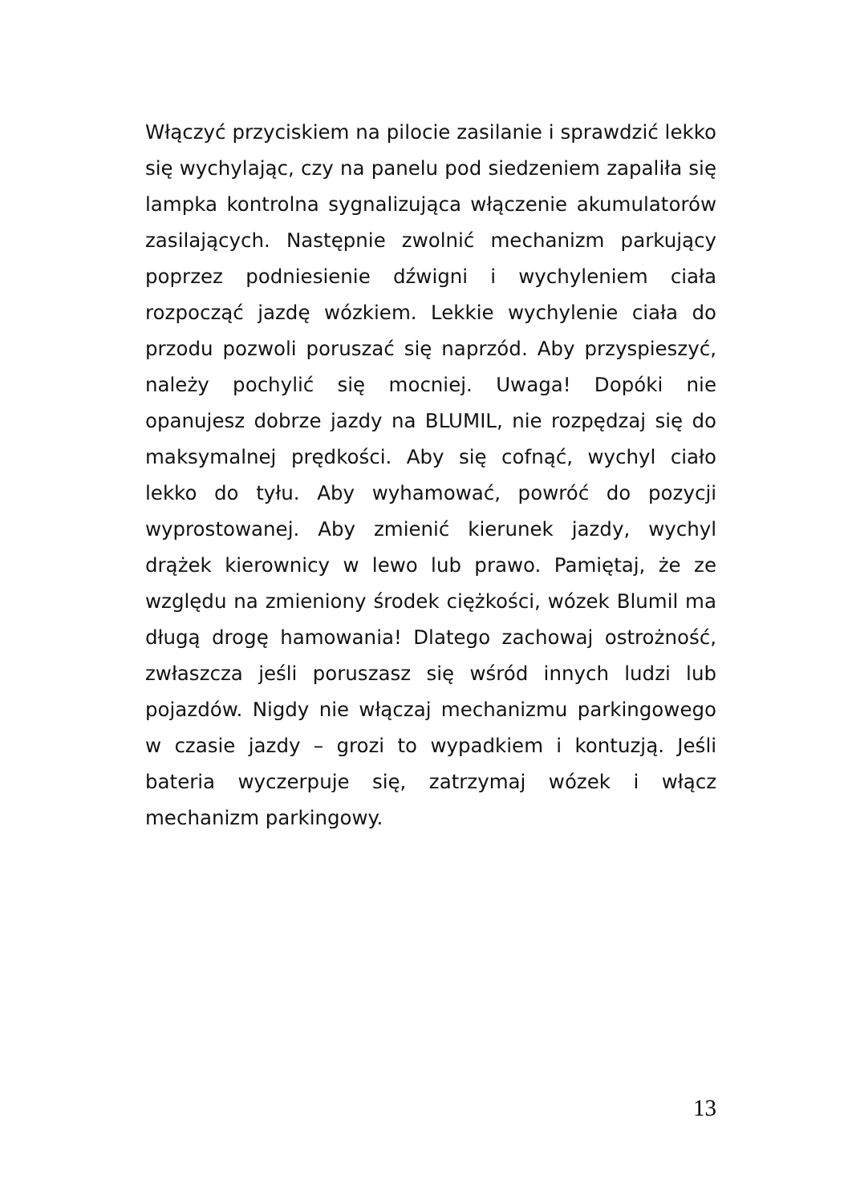Włączyć przyciskiem na pilocie zasilanie i sprawdzić lekko się wychylając, czy na panelu pod siedzeniem zapaliła się lampka kontrolna sygnalizująca włączenie akumulatorów zasilających. Następnie zwolnić mechanizm parkujący poprzez podniesienie dźwigni i wychyleniem ciała rozpocząć jazdę wózkiem. Lekkie wychylenie ciała do przodu pozwoli poruszać się naprzód. Aby przyspieszyć, należy pochylić się mocniej. Uwaga! Dopóki nie opanujesz dobrze jazdy na BLUMIL, nie rozpędzaj się do maksymalnej prędkości. Aby się cofnąć, wychyl ciało lekko do tyłu. Aby wyhamować, powróć do pozycji wyprostowanej. Aby zmienić kierunek jazdy, wychyl drążek kierownicy w lewo lub prawo. Pamiętaj, że ze względu na zmieniony środek ciężkości, wózek Blumil ma długą drogę hamowania! Dlatego zachowaj ostrożność, zwłaszcza jeśli poruszasz się wśród innych ludzi lub pojazdów. Nigdy nie włączaj mechanizmu parkingowego w czasie jazdy – grozi to wypadkiem i kontuzją. Jeśli bateria wyczerpuje się, zatrzymaj wózek i włącz mechanizm parkingowy.
13